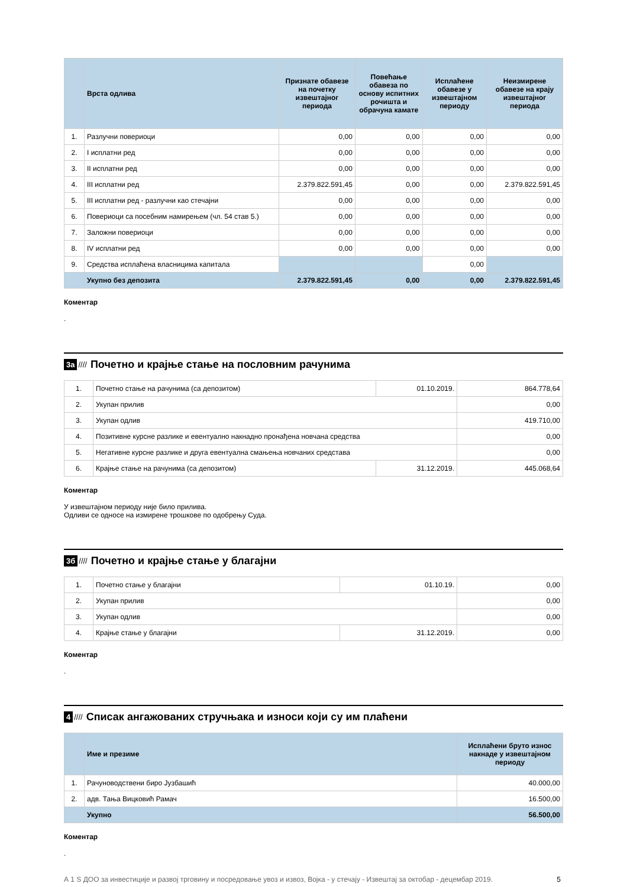| | Врста одлива | Признате обавезе на почетку извештајног периода | Повећање обавеза по основу испитних рочишта и обрачуна камате | Исплаћене обавезе у извештајном периоду | Неизмирене обавезе на крају извештајног периода |
| --- | --- | --- | --- | --- | --- |
| 1. | Разлучни повериоци | 0,00 | 0,00 | 0,00 | 0,00 |
| 2. | I исплатни ред | 0,00 | 0,00 | 0,00 | 0,00 |
| 3. | II исплатни ред | 0,00 | 0,00 | 0,00 | 0,00 |
| 4. | III исплатни ред | 2.379.822.591,45 | 0,00 | 0,00 | 2.379.822.591,45 |
| 5. | III исплатни ред - разлучни као стечајни | 0,00 | 0,00 | 0,00 | 0,00 |
| 6. | Повериоци са посебним намирењем (чл. 54 став 5.) | 0,00 | 0,00 | 0,00 | 0,00 |
| 7. | Заложни повериоци | 0,00 | 0,00 | 0,00 | 0,00 |
| 8. | IV исплатни ред | 0,00 | 0,00 | 0,00 | 0,00 |
| 9. | Средства исплаћена власницима капитала | | | 0,00 | |
| | Укупно без депозита | 2.379.822.591,45 | 0,00 | 0,00 | 2.379.822.591,45 |
Коментар
.
3а //// Почетно и крајње стање на пословним рачунима
| 1. | Почетно стање на рачунима (са депозитом) | 01.10.2019. | 864.778,64 |
| 2. | Укупан прилив | | 0,00 |
| 3. | Укупан одлив | | 419.710,00 |
| 4. | Позитивне курсне разлике и евентуално накнадно пронађена новчана средства | | 0,00 |
| 5. | Негативне курсне разлике и друга евентуална смањења новчаних средстава | | 0,00 |
| 6. | Крајње стање на рачунима (са депозитом) | 31.12.2019. | 445.068,64 |
Коментар
У извештајном периоду није било прилива.
Одливи се односе на измирене трошкове по одобрењу Суда.
3б //// Почетно и крајње стање у благајни
| 1. | Почетно стање у благајни | 01.10.19. | 0,00 |
| 2. | Укупан прилив | | 0,00 |
| 3. | Укупан одлив | | 0,00 |
| 4. | Крајње стање у благајни | 31.12.2019. | 0,00 |
Коментар
.
4 //// Списак ангажованих стручњака и износи који су им плаћени
| | Име и презиме | Исплаћени бруто износ накнаде у извештајном периоду |
| --- | --- | --- |
| 1. | Рачуноводствени биро Јузбашић | 40.000,00 |
| 2. | адв. Тања Вицковић Рамач | 16.500,00 |
| | Укупно | 56.500,00 |
Коментар
.
А 1 S ДОО за инвестиције и развој трговину и посредовање увоз и извоз, Војка - у стечају - Извештај за октобар - децембар 2019. 5